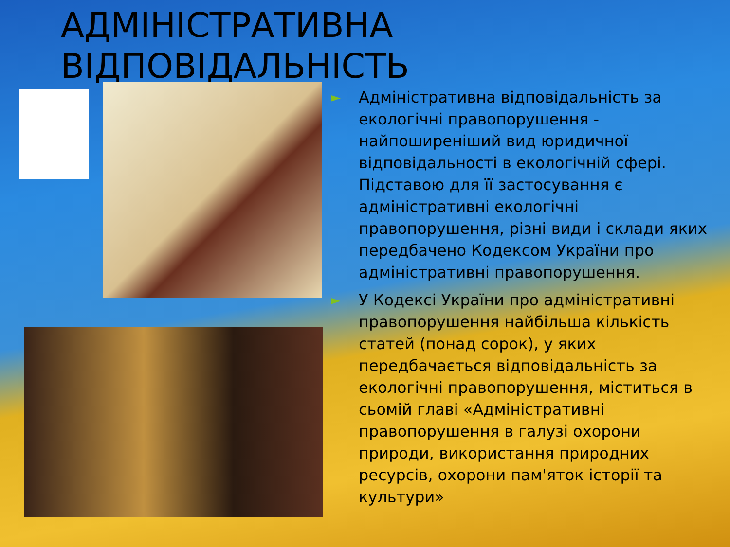АДМІНІСТРАТИВНА
ВІДПОВІДАЛЬНІСТЬ
► Адміністративна відповідальність за екологічні правопорушення - найпоширеніший вид юридичної відповідальності в екологічній сфері. Підставою для її застосування є адміністративні екологічні правопорушення, різні види і склади яких передбачено Кодексом України про адміністративні правопорушення.
► У Кодексі України про адміністративні правопорушення найбільша кількість статей (понад сорок), у яких передбачається відповідальність за екологічні правопорушення, міститься в сьомій главі «Адміністративні правопорушення в галузі охорони природи, використання природних ресурсів, охорони пам'яток історії та культури»